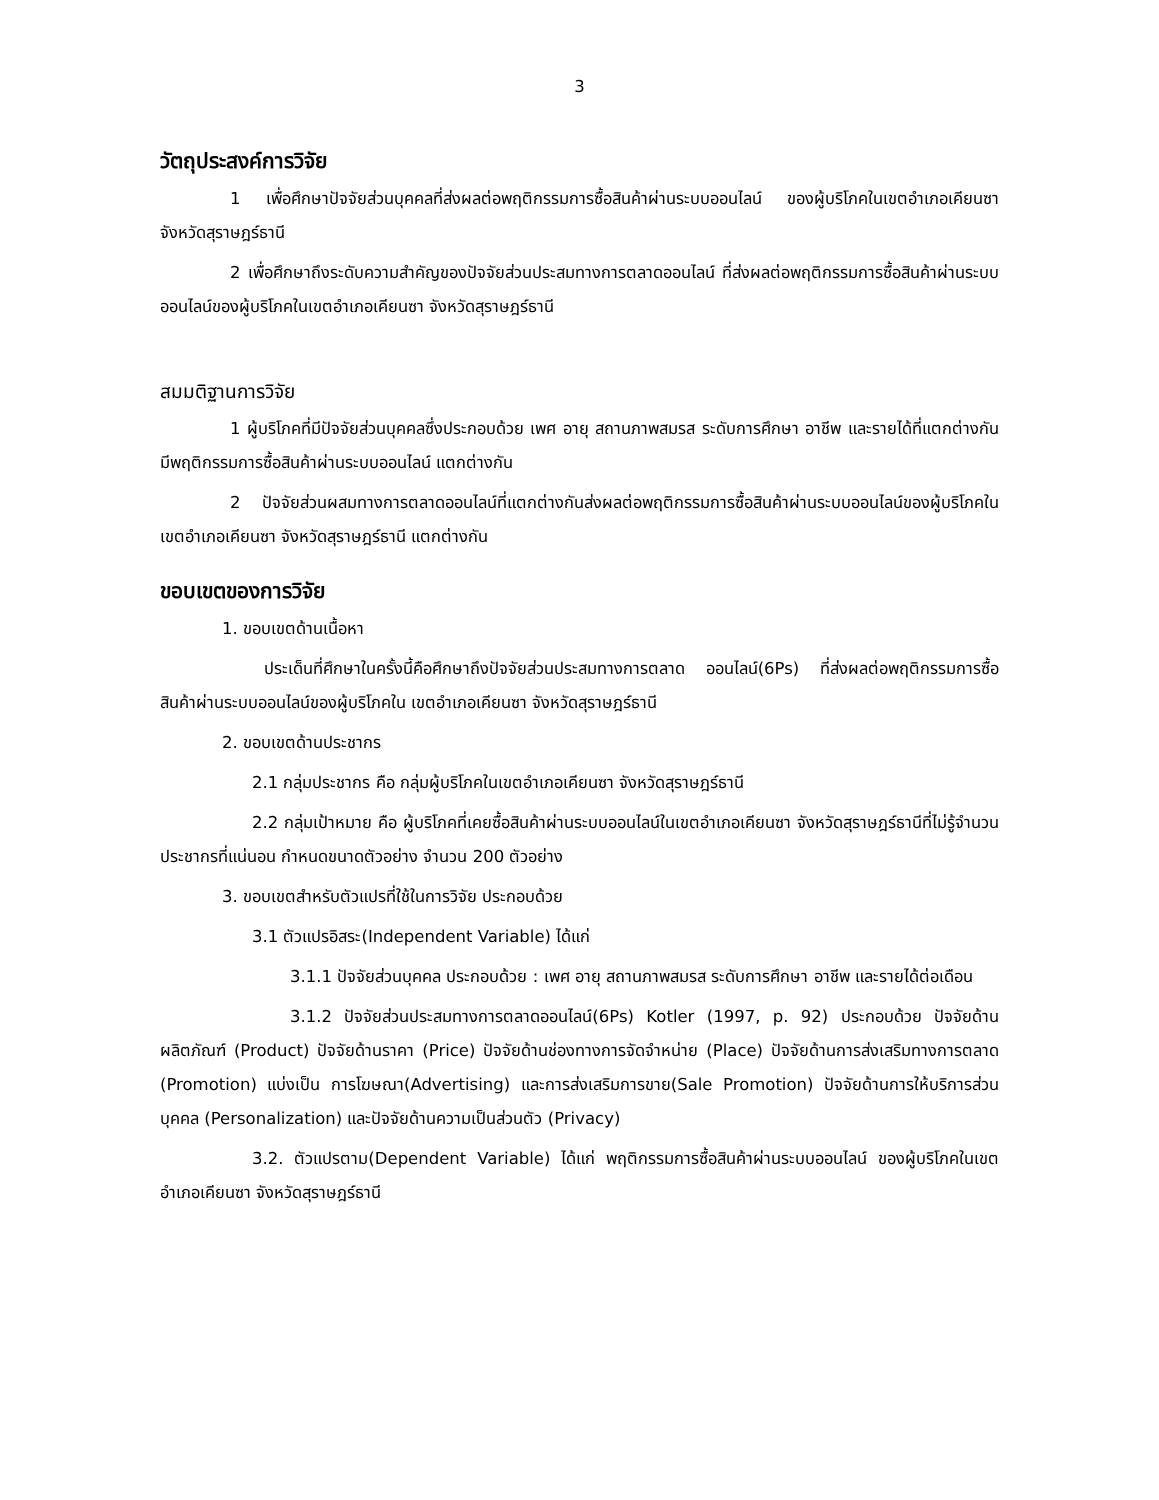3
วัตถุประสงค์การวิจัย
1 เพื่อศึกษาปัจจัยส่วนบุคคลที่ส่งผลต่อพฤติกรรมการซื้อสินค้าผ่านระบบออนไลน์ ของผู้บริโภคในเขตอำเภอเคียนซา จังหวัดสุราษฎร์ธานี
2 เพื่อศึกษาถึงระดับความสำคัญของปัจจัยส่วนประสมทางการตลาดออนไลน์ ที่ส่งผลต่อพฤติกรรมการซื้อสินค้าผ่านระบบออนไลน์ของผู้บริโภคในเขตอำเภอเคียนซา จังหวัดสุราษฎร์ธานี
สมมติฐานการวิจัย
1 ผู้บริโภคที่มีปัจจัยส่วนบุคคลซึ่งประกอบด้วย เพศ อายุ สถานภาพสมรส ระดับการศึกษา อาชีพ และรายได้ที่แตกต่างกัน มีพฤติกรรมการซื้อสินค้าผ่านระบบออนไลน์ แตกต่างกัน
2 ปัจจัยส่วนผสมทางการตลาดออนไลน์ที่แตกต่างกันส่งผลต่อพฤติกรรมการซื้อสินค้าผ่านระบบออนไลน์ของผู้บริโภคในเขตอำเภอเคียนซา จังหวัดสุราษฎร์ธานี แตกต่างกัน
ขอบเขตของการวิจัย
1. ขอบเขตด้านเนื้อหา
ประเด็นที่ศึกษาในครั้งนี้คือศึกษาถึงปัจจัยส่วนประสมทางการตลาด ออนไลน์(6Ps) ที่ส่งผลต่อพฤติกรรมการซื้อสินค้าผ่านระบบออนไลน์ของผู้บริโภคใน เขตอำเภอเคียนซา จังหวัดสุราษฎร์ธานี
2. ขอบเขตด้านประชากร
2.1 กลุ่มประชากร คือ กลุ่มผู้บริโภคในเขตอำเภอเคียนซา จังหวัดสุราษฎร์ธานี
2.2 กลุ่มเป้าหมาย คือ ผู้บริโภคที่เคยซื้อสินค้าผ่านระบบออนไลน์ในเขตอำเภอเคียนซา จังหวัดสุราษฎร์ธานีที่ไม่รู้จำนวนประชากรที่แน่นอน กำหนดขนาดตัวอย่าง จำนวน 200 ตัวอย่าง
3. ขอบเขตสำหรับตัวแปรที่ใช้ในการวิจัย ประกอบด้วย
3.1 ตัวแปรอิสระ(Independent Variable) ได้แก่
3.1.1 ปัจจัยส่วนบุคคล ประกอบด้วย : เพศ อายุ สถานภาพสมรส ระดับการศึกษา อาชีพ และรายได้ต่อเดือน
3.1.2 ปัจจัยส่วนประสมทางการตลาดออนไลน์(6Ps) Kotler (1997, p. 92) ประกอบด้วย ปัจจัยด้านผลิตภัณฑ์ (Product) ปัจจัยด้านราคา (Price) ปัจจัยด้านช่องทางการจัดจำหน่าย (Place) ปัจจัยด้านการส่งเสริมทางการตลาด (Promotion) แบ่งเป็น การโฆษณา(Advertising) และการส่งเสริมการขาย(Sale Promotion) ปัจจัยด้านการให้บริการส่วนบุคคล (Personalization) และปัจจัยด้านความเป็นส่วนตัว (Privacy)
3.2. ตัวแปรตาม(Dependent Variable) ได้แก่ พฤติกรรมการซื้อสินค้าผ่านระบบออนไลน์ ของผู้บริโภคในเขตอำเภอเคียนซา จังหวัดสุราษฎร์ธานี